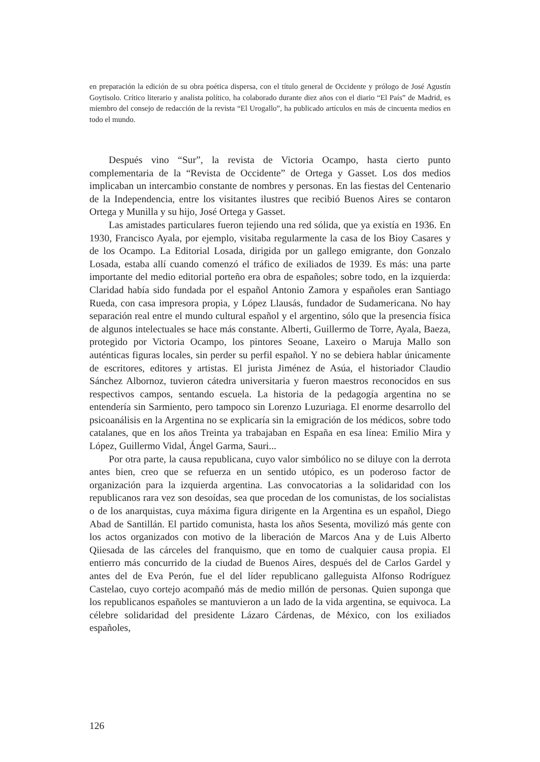en preparación la edición de su obra poética dispersa, con el título general de Occidente y prólogo de José Agustín Goytisolo. Crítico literario y analista político, ha colaborado durante diez años con el diario “El País” de Madrid, es miembro del consejo de redacción de la revista “El Urogallo”, ha publicado artículos en más de cincuenta medios en todo el mundo.
Después vino “Sur”, la revista de Victoria Ocampo, hasta cierto punto complementaria de la “Revista de Occidente” de Ortega y Gasset. Los dos medios implicaban un intercambio constante de nombres y personas. En las fiestas del Centenario de la Independencia, entre los visitantes ilustres que recibió Buenos Aires se contaron Ortega y Munilla y su hijo, José Ortega y Gasset.
Las amistades particulares fueron tejiendo una red sólida, que ya existía en 1936. En 1930, Francisco Ayala, por ejemplo, visitaba regularmente la casa de los Bioy Casares y de los Ocampo. La Editorial Losada, dirigida por un gallego emigrante, don Gonzalo Losada, estaba allí cuando comenzó el tráfico de exiliados de 1939. Es más: una parte importante del medio editorial porteño era obra de españoles; sobre todo, en la izquierda: Claridad había sido fundada por el español Antonio Zamora y españoles eran Santiago Rueda, con casa impresora propia, y López Llausás, fundador de Sudamericana. No hay separación real entre el mundo cultural español y el argentino, sólo que la presencia física de algunos intelectuales se hace más constante. Alberti, Guillermo de Torre, Ayala, Baeza, protegido por Victoria Ocampo, los pintores Seoane, Laxeiro o Maruja Mallo son auténticas figuras locales, sin perder su perfil español. Y no se debiera hablar únicamente de escritores, editores y artistas. El jurista Jiménez de Asúa, el historiador Claudio Sánchez Albornoz, tuvieron cátedra universitaria y fueron maestros reconocidos en sus respectivos campos, sentando escuela. La historia de la pedagogía argentina no se entendería sin Sarmiento, pero tampoco sin Lorenzo Luzuriaga. El enorme desarrollo del psicoanálisis en la Argentina no se explicaría sin la emigración de los médicos, sobre todo catalanes, que en los años Treinta ya trabajaban en España en esa línea: Emilio Mira y López, Guillermo Vidal, Ángel Garma, Sauri...
Por otra parte, la causa republicana, cuyo valor simbólico no se diluye con la derrota antes bien, creo que se refuerza en un sentido utópico, es un poderoso factor de organización para la izquierda argentina. Las convocatorias a la solidaridad con los republicanos rara vez son desoídas, sea que procedan de los comunistas, de los socialistas o de los anarquistas, cuya máxima figura dirigente en la Argentina es un español, Diego Abad de Santillán. El partido comunista, hasta los años Sesenta, movilizó más gente con los actos organizados con motivo de la liberación de Marcos Ana y de Luis Alberto Qiiesada de las cárceles del franquismo, que en tomo de cualquier causa propia. El entierro más concurrido de la ciudad de Buenos Aires, después del de Carlos Gardel y antes del de Eva Perón, fue el del líder republicano galleguista Alfonso Rodríguez Castelao, cuyo cortejo acompañó más de medio millón de personas. Quien suponga que los republicanos españoles se mantuvieron a un lado de la vida argentina, se equivoca. La célebre solidaridad del presidente Lázaro Cárdenas, de México, con los exiliados españoles,
126